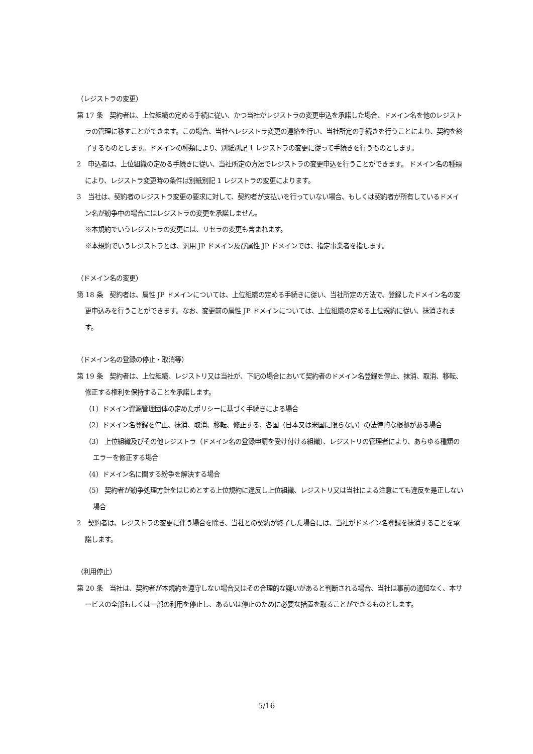（レジストラの変更）
第 17 条　契約者は、上位組織の定める手続に従い、かつ当社がレジストラの変更申込を承諾した場合、ドメイン名を他のレジストラの管理に移すことができます。この場合、当社へレジストラ変更の連絡を行い、当社所定の手続きを行うことにより、契約を終了するものとします。ドメインの種類により、別紙別記 1 レジストラの変更に従って手続きを行うものとします。
2　申込者は、上位組織の定める手続きに従い、当社所定の方法でレジストラの変更申込を行うことができます。 ドメイン名の種類により、レジストラ変更時の条件は別紙別記 1 レジストラの変更によります。
3　当社は、契約者のレジストラ変更の要求に対して、契約者が支払いを行っていない場合、もしくは契約者が所有しているドメイン名が紛争中の場合にはレジストラの変更を承諾しません。
※本規約でいうレジストラの変更には、リセラの変更も含まれます。
※本規約でいうレジストラとは、汎用 JP ドメイン及び属性 JP ドメインでは、指定事業者を指します。
（ドメイン名の変更）
第 18 条　契約者は、属性 JP ドメインについては、上位組織の定める手続きに従い、当社所定の方法で、登録したドメイン名の変更申込みを行うことができます。なお、変更前の属性 JP ドメインについては、上位組織の定める上位規約に従い、抹消されます。
（ドメイン名の登録の停止・取消等）
第 19 条　契約者は、上位組織、レジストリ又は当社が、下記の場合において契約者のドメイン名登録を停止、抹消、取消、移転、修正する権利を保持することを承諾します。
（1）ドメイン資源管理団体の定めたポリシーに基づく手続きによる場合
（2）ドメイン名登録を停止、抹消、取消、移転、修正する、各国（日本又は米国に限らない）の法律的な根拠がある場合
（3） 上位組織及びその他レジストラ（ドメイン名の登録申請を受け付ける組織）、レジストリの管理者により、あらゆる種類のエラーを修正する場合
（4）ドメイン名に関する紛争を解決する場合
（5） 契約者が紛争処理方針をはじめとする上位規約に違反し上位組織、レジストリ又は当社による注意にても違反を是正しない場合
2　契約者は、レジストラの変更に伴う場合を除き、当社との契約が終了した場合には、当社がドメイン名登録を抹消することを承諾します。
（利用停止）
第 20 条　当社は、契約者が本規約を遵守しない場合又はその合理的な疑いがあると判断される場合、当社は事前の通知なく、本サービスの全部もしくは一部の利用を停止し、あるいは停止のために必要な措置を取ることができるものとします。
5/16